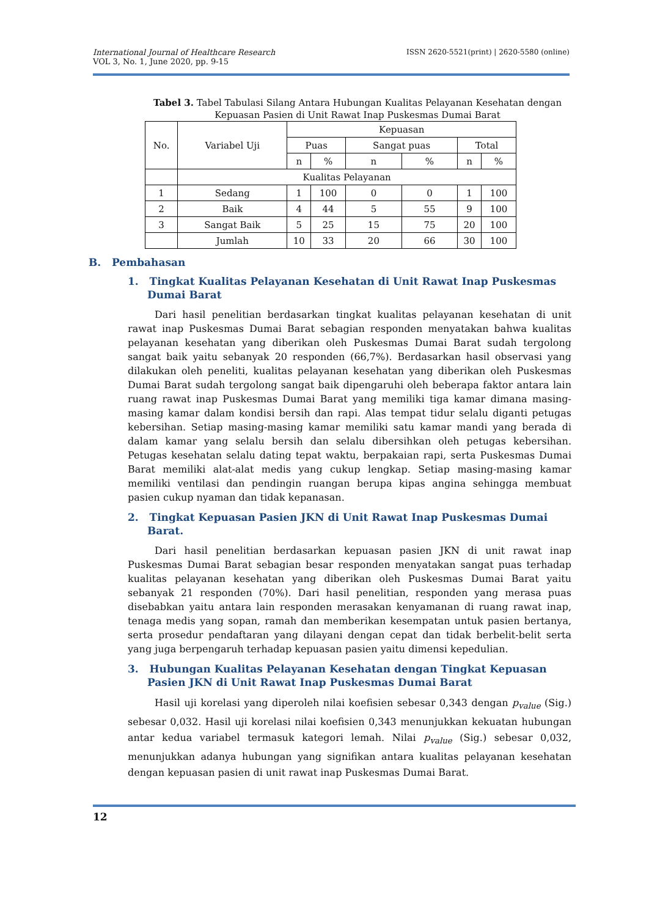ISSN 2620-5521(print) | 2620-5580 (online) International Journal of Healthcare Research
VOL 3, No. 1, June 2020, pp. 9-15
Tabel 3. Tabel Tabulasi Silang Antara Hubungan Kualitas Pelayanan Kesehatan dengan Kepuasan Pasien di Unit Rawat Inap Puskesmas Dumai Barat
| No. | Variabel Uji | Kepuasan | | | | | |
| --- | --- | --- | --- | --- | --- | --- | --- |
| | | Puas | | Sangat puas | | Total | |
| | | n | % | n | % | n | % |
| | Kualitas Pelayanan | | | | | | |
| 1 | Sedang | 1 | 100 | 0 | 0 | 1 | 100 |
| 2 | Baik | 4 | 44 | 5 | 55 | 9 | 100 |
| 3 | Sangat Baik | 5 | 25 | 15 | 75 | 20 | 100 |
| | Jumlah | 10 | 33 | 20 | 66 | 30 | 100 |
B. Pembahasan
1. Tingkat Kualitas Pelayanan Kesehatan di Unit Rawat Inap Puskesmas Dumai Barat
Dari hasil penelitian berdasarkan tingkat kualitas pelayanan kesehatan di unit rawat inap Puskesmas Dumai Barat sebagian responden menyatakan bahwa kualitas pelayanan kesehatan yang diberikan oleh Puskesmas Dumai Barat sudah tergolong sangat baik yaitu sebanyak 20 responden (66,7%). Berdasarkan hasil observasi yang dilakukan oleh peneliti, kualitas pelayanan kesehatan yang diberikan oleh Puskesmas Dumai Barat sudah tergolong sangat baik dipengaruhi oleh beberapa faktor antara lain ruang rawat inap Puskesmas Dumai Barat yang memiliki tiga kamar dimana masing-masing kamar dalam kondisi bersih dan rapi. Alas tempat tidur selalu diganti petugas kebersihan. Setiap masing-masing kamar memiliki satu kamar mandi yang berada di dalam kamar yang selalu bersih dan selalu dibersihkan oleh petugas kebersihan. Petugas kesehatan selalu dating tepat waktu, berpakaian rapi, serta Puskesmas Dumai Barat memiliki alat-alat medis yang cukup lengkap. Setiap masing-masing kamar memiliki ventilasi dan pendingin ruangan berupa kipas angina sehingga membuat pasien cukup nyaman dan tidak kepanasan.
2. Tingkat Kepuasan Pasien JKN di Unit Rawat Inap Puskesmas Dumai Barat.
Dari hasil penelitian berdasarkan kepuasan pasien JKN di unit rawat inap Puskesmas Dumai Barat sebagian besar responden menyatakan sangat puas terhadap kualitas pelayanan kesehatan yang diberikan oleh Puskesmas Dumai Barat yaitu sebanyak 21 responden (70%). Dari hasil penelitian, responden yang merasa puas disebabkan yaitu antara lain responden merasakan kenyamanan di ruang rawat inap, tenaga medis yang sopan, ramah dan memberikan kesempatan untuk pasien bertanya, serta prosedur pendaftaran yang dilayani dengan cepat dan tidak berbelit-belit serta yang juga berpengaruh terhadap kepuasan pasien yaitu dimensi kepedulian.
3. Hubungan Kualitas Pelayanan Kesehatan dengan Tingkat Kepuasan Pasien JKN di Unit Rawat Inap Puskesmas Dumai Barat
Hasil uji korelasi yang diperoleh nilai koefisien sebesar 0,343 dengan p<sub>value</sub> (Sig.) sebesar 0,032. Hasil uji korelasi nilai koefisien 0,343 menunjukkan kekuatan hubungan antar kedua variabel termasuk kategori lemah. Nilai p<sub>value</sub> (Sig.) sebesar 0,032, menunjukkan adanya hubungan yang signifikan antara kualitas pelayanan kesehatan dengan kepuasan pasien di unit rawat inap Puskesmas Dumai Barat.
12